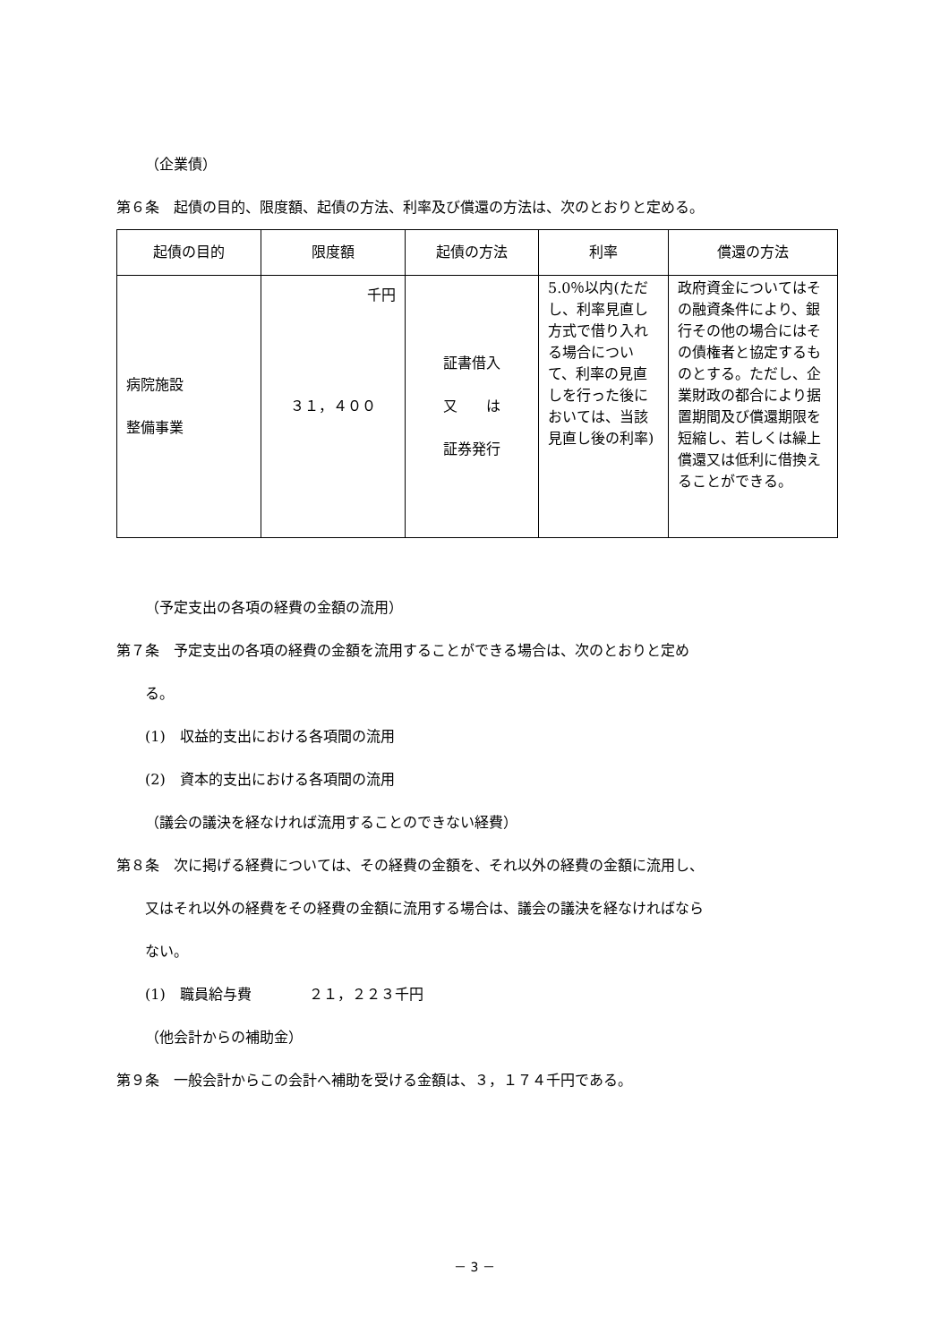（企業債）
第６条　起債の目的、限度額、起債の方法、利率及び償還の方法は、次のとおりと定める。
| 起債の目的 | 限度額 | 起債の方法 | 利率 | 償還の方法 |
| --- | --- | --- | --- | --- |
| 病院施設 整備事業 | 千円 ３１，４００ | 証書借入 又 は 証券発行 | 5.0％以内(ただし、利率見直し方式で借り入れる場合について、利率の見直しを行った後においては、当該見直し後の利率) | 政府資金についてはその融資条件により、銀行その他の場合にはその債権者と協定するものとする。ただし、企業財政の都合により据置期間及び償還期限を短縮し、若しくは繰上償還又は低利に借換えることができる。 |
（予定支出の各項の経費の金額の流用）
第７条　予定支出の各項の経費の金額を流用することができる場合は、次のとおりと定め
る。
(1)　収益的支出における各項間の流用
(2)　資本的支出における各項間の流用
（議会の議決を経なければ流用することのできない経費）
第８条　次に掲げる経費については、その経費の金額を、それ以外の経費の金額に流用し、
又はそれ以外の経費をその経費の金額に流用する場合は、議会の議決を経なければなら
ない。
(1)　職員給与費　　　　２１，２２３千円
（他会計からの補助金）
第９条　一般会計からこの会計へ補助を受ける金額は、３，１７４千円である。
－ 3 －